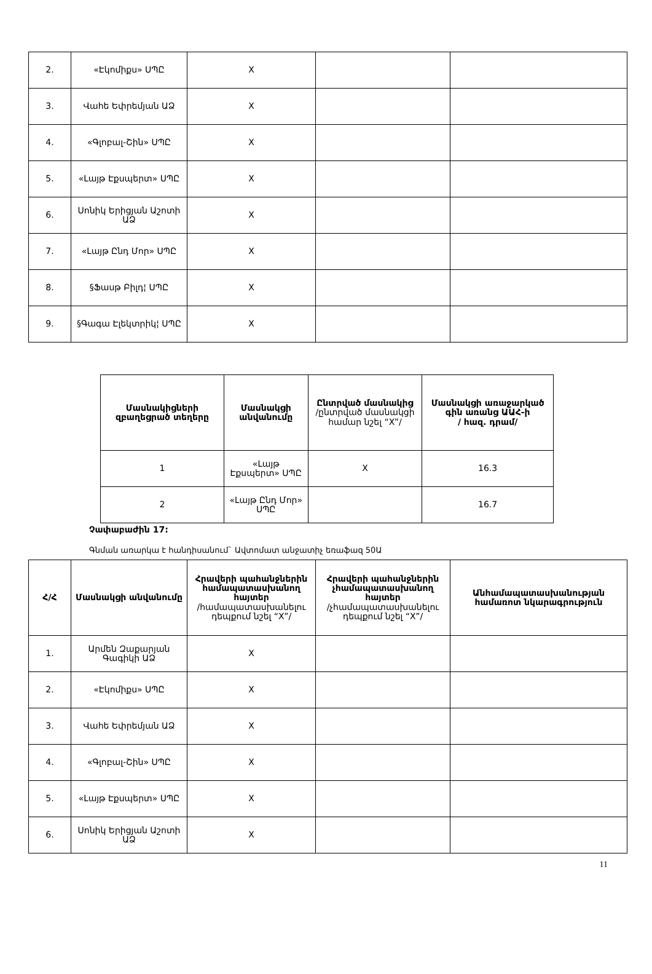| 2. | «Էկոմիքս» ՍՊԸ | X | | |
| 3. | Վահե Եփրեմյան ԱՁ | X | | |
| 4. | «Գլոբալ-Շին» ՍՊԸ | X | | |
| 5. | «Լայթ Էքսպերտ» ՍՊԸ | X | | |
| 6. | Սոնիկ Երիցյան Աշոտի ԱՁ | X | | |
| 7. | «Լայթ Ընդ Մոր» ՍՊԸ | X | | |
| 8. | §Ֆասթ Բիլդ¦ ՍՊԸ | X | | |
| 9. | §Գագա Էլեկտրիկ¦ ՍՊԸ | X | | |
| Մասնակիցների զբաղեցրած տեղերը | Մասնակցի անվանումը | Ընտրված մասնակից /ընտրված մասնակցի համար նշել “X”/ | Մասնակցի առաջարկած գին առանց ԱԱՀ-ի / հազ. դրամ/ |
| --- | --- | --- | --- |
| 1 | «Լայթ Էքսպերտ» ՍՊԸ | X | 16.3 |
| 2 | «Լայթ Ընդ Մոր» ՍՊԸ | | 16.7 |
Չափաբաժին 17:
Գնման առարկա է հանդիսանում` Ավտոմատ անջատիչ եռաֆազ 50Ա
| Հ/Հ | Մասնակցի անվանումը | Հրավերի պահանջներին համապատասխանող հայտեր /համապատասխանելու դեպքում նշել “X”/ | Հրավերի պահանջներին չհամապատասխանող հայտեր /չհամապատասխանելու դեպքում նշել “X”/ | Անհամապատասխանության համառոտ նկարագրություն |
| --- | --- | --- | --- | --- |
| 1. | Արմեն Զաքարյան Գագիկի ԱՁ | X | | |
| 2. | «Էկոմիքս» ՍՊԸ | X | | |
| 3. | Վահե Եփրեմյան ԱՁ | X | | |
| 4. | «Գլոբալ-Շին» ՍՊԸ | X | | |
| 5. | «Լայթ Էքսպերտ» ՍՊԸ | X | | |
| 6. | Սոնիկ Երիցյան Աշոտի ԱՁ | X | | |
11